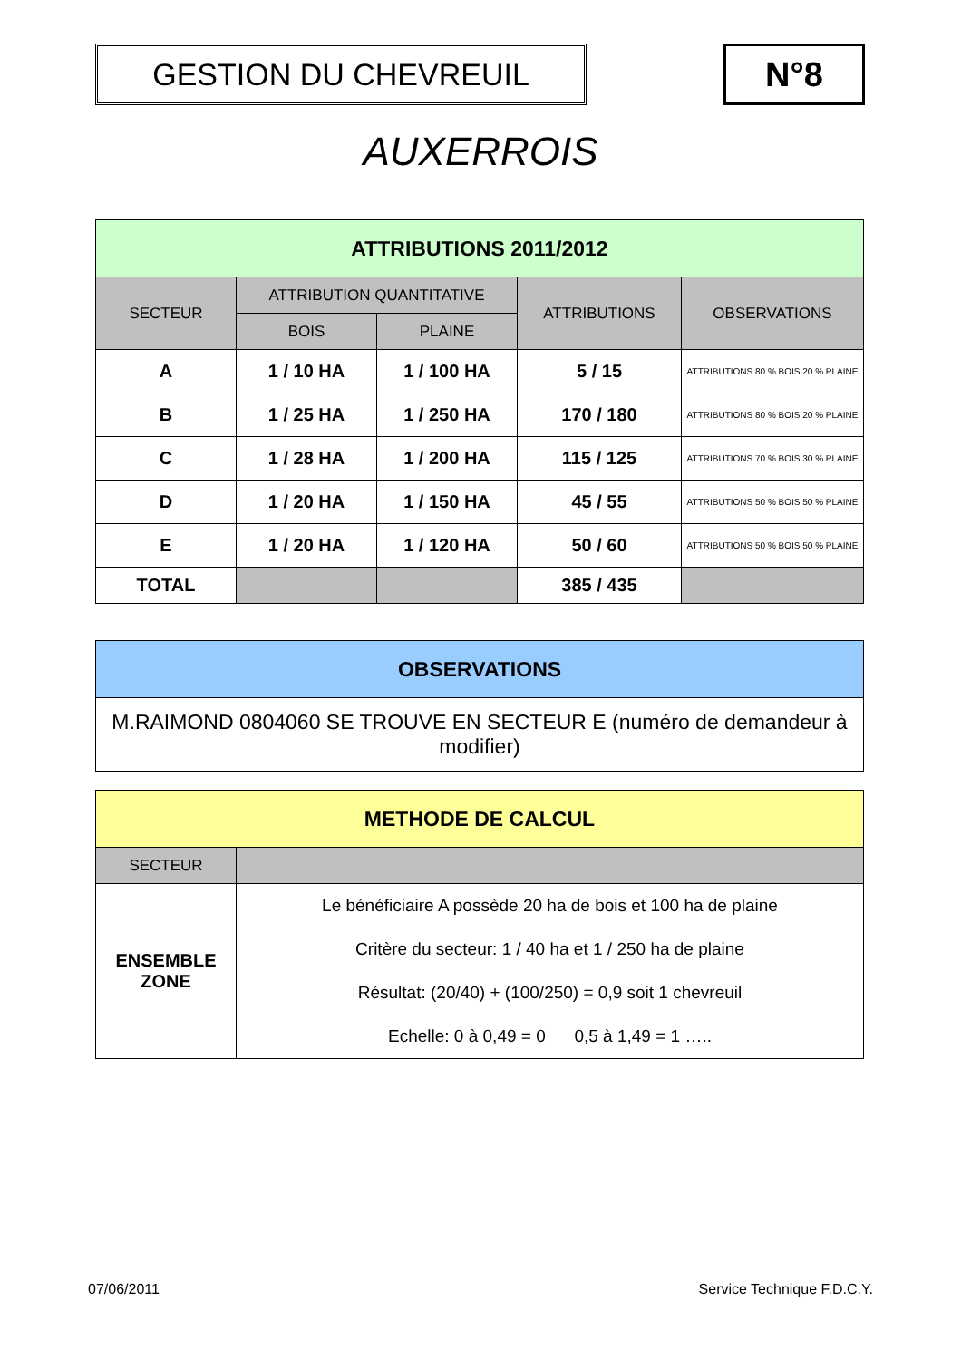GESTION DU CHEVREUIL N°8
AUXERROIS
| ATTRIBUTIONS 2011/2012 | | | | |
| --- | --- | --- | --- | --- |
| SECTEUR | ATTRIBUTION QUANTITATIVE | | ATTRIBUTIONS | OBSERVATIONS |
| | BOIS | PLAINE | | |
| A | 1 / 10 HA | 1 / 100 HA | 5 / 15 | ATTRIBUTIONS 80 % BOIS 20 % PLAINE |
| B | 1 / 25 HA | 1 / 250 HA | 170 / 180 | ATTRIBUTIONS 80 % BOIS 20 % PLAINE |
| C | 1 / 28 HA | 1 / 200 HA | 115 / 125 | ATTRIBUTIONS 70 % BOIS 30 % PLAINE |
| D | 1 / 20 HA | 1 / 150 HA | 45 / 55 | ATTRIBUTIONS 50 % BOIS 50 % PLAINE |
| E | 1 / 20 HA | 1 / 120 HA | 50 / 60 | ATTRIBUTIONS 50 % BOIS 50 % PLAINE |
| TOTAL | | | 385 / 435 | |
| OBSERVATIONS |
| --- |
| M.RAIMOND 0804060 SE TROUVE EN SECTEUR E (numéro de demandeur à modifier) |
| METHODE DE CALCUL | |
| --- | --- |
| SECTEUR | |
| ENSEMBLE ZONE | Le bénéficiaire A possède 20 ha de bois et 100 ha de plaine Critère du secteur: 1 / 40 ha et 1 / 250 ha de plaine Résultat: (20/40) + (100/250) = 0,9 soit 1 chevreuil Echelle: 0 à 0,49 = 0 0,5 à 1,49 = 1 ….. |
07/06/2011 Service Technique F.D.C.Y.